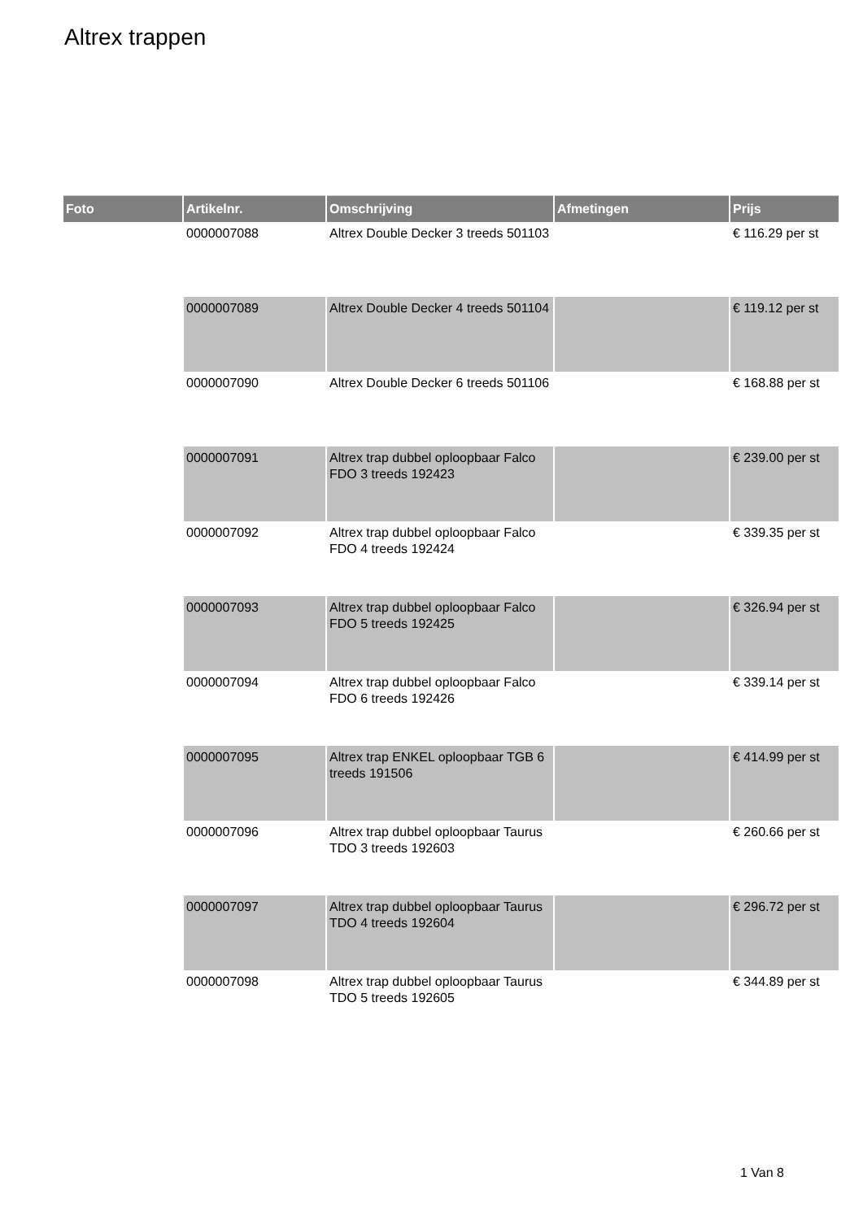Altrex trappen
| Foto | Artikelnr. | Omschrijving | Afmetingen | Prijs |
| --- | --- | --- | --- | --- |
| | 0000007088 | Altrex Double Decker 3 treeds 501103 | | € 116.29 per st |
| | 0000007089 | Altrex Double Decker 4 treeds 501104 | | € 119.12 per st |
| | 0000007090 | Altrex Double Decker 6 treeds 501106 | | € 168.88 per st |
| | 0000007091 | Altrex trap dubbel oploopbaar Falco FDO 3 treeds 192423 | | € 239.00 per st |
| | 0000007092 | Altrex trap dubbel oploopbaar Falco FDO 4 treeds 192424 | | € 339.35 per st |
| | 0000007093 | Altrex trap dubbel oploopbaar Falco FDO 5 treeds 192425 | | € 326.94 per st |
| | 0000007094 | Altrex trap dubbel oploopbaar Falco FDO 6 treeds 192426 | | € 339.14 per st |
| | 0000007095 | Altrex trap ENKEL oploopbaar TGB 6 treeds 191506 | | € 414.99 per st |
| | 0000007096 | Altrex trap dubbel oploopbaar Taurus TDO 3 treeds 192603 | | € 260.66 per st |
| | 0000007097 | Altrex trap dubbel oploopbaar Taurus TDO 4 treeds 192604 | | € 296.72 per st |
| | 0000007098 | Altrex trap dubbel oploopbaar Taurus TDO 5 treeds 192605 | | € 344.89 per st |
1 Van 8